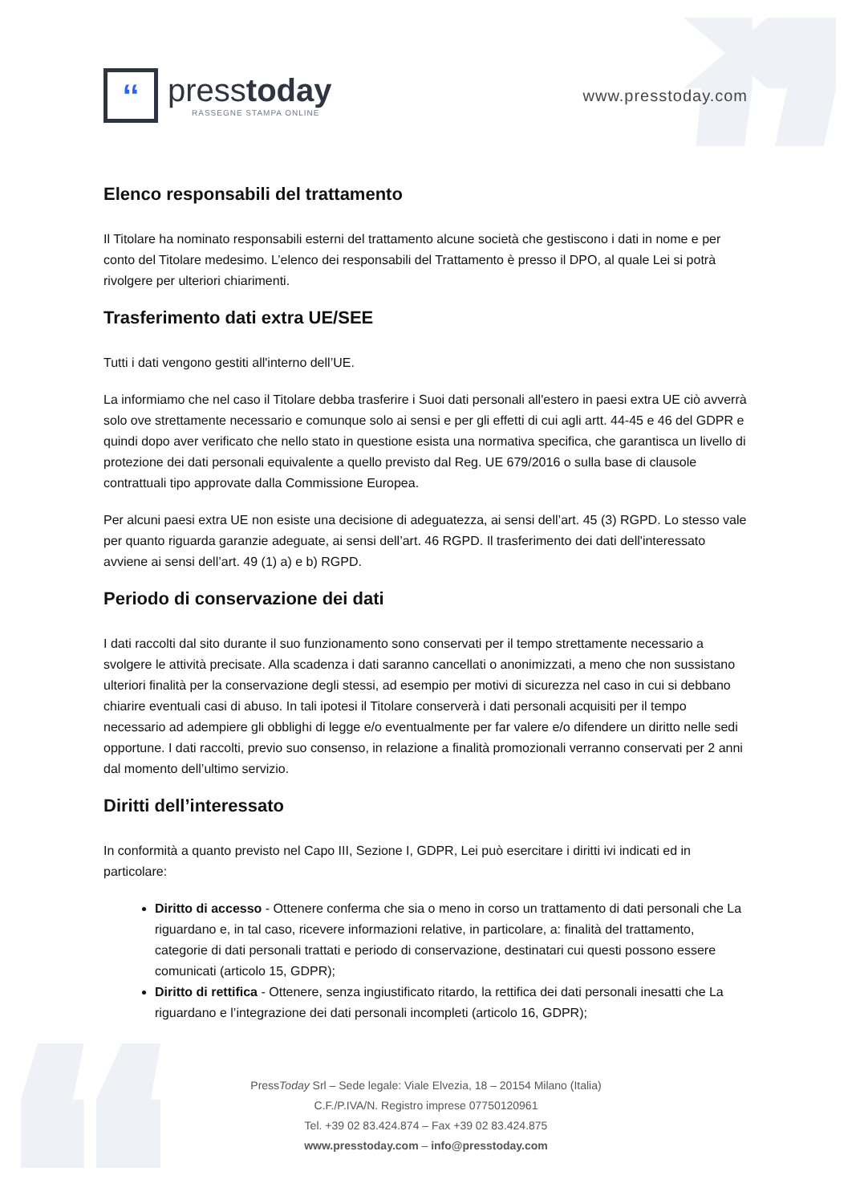‘‘
presstoday
RASSEGNE STAMPA ONLINE
www.presstoday.com
Elenco responsabili del trattamento
Il Titolare ha nominato responsabili esterni del trattamento alcune società che gestiscono i dati in nome e per conto del Titolare medesimo. L’elenco dei responsabili del Trattamento è presso il DPO, al quale Lei si potrà rivolgere per ulteriori chiarimenti.
Trasferimento dati extra UE/SEE
Tutti i dati vengono gestiti all'interno dell’UE.
La informiamo che nel caso il Titolare debba trasferire i Suoi dati personali all'estero in paesi extra UE ciò avverrà solo ove strettamente necessario e comunque solo ai sensi e per gli effetti di cui agli artt. 44-45 e 46 del GDPR e quindi dopo aver verificato che nello stato in questione esista una normativa specifica, che garantisca un livello di protezione dei dati personali equivalente a quello previsto dal Reg. UE 679/2016 o sulla base di clausole contrattuali tipo approvate dalla Commissione Europea.
Per alcuni paesi extra UE non esiste una decisione di adeguatezza, ai sensi dell’art. 45 (3) RGPD. Lo stesso vale per quanto riguarda garanzie adeguate, ai sensi dell’art. 46 RGPD. Il trasferimento dei dati dell'interessato avviene ai sensi dell’art. 49 (1) a) e b) RGPD.
Periodo di conservazione dei dati
I dati raccolti dal sito durante il suo funzionamento sono conservati per il tempo strettamente necessario a svolgere le attività precisate. Alla scadenza i dati saranno cancellati o anonimizzati, a meno che non sussistano ulteriori finalità per la conservazione degli stessi, ad esempio per motivi di sicurezza nel caso in cui si debbano chiarire eventuali casi di abuso. In tali ipotesi il Titolare conserverà i dati personali acquisiti per il tempo necessario ad adempiere gli obblighi di legge e/o eventualmente per far valere e/o difendere un diritto nelle sedi opportune. I dati raccolti, previo suo consenso, in relazione a finalità promozionali verranno conservati per 2 anni dal momento dell’ultimo servizio.
Diritti dell’interessato
In conformità a quanto previsto nel Capo III, Sezione I, GDPR, Lei può esercitare i diritti ivi indicati ed in particolare:
Diritto di accesso - Ottenere conferma che sia o meno in corso un trattamento di dati personali che La riguardano e, in tal caso, ricevere informazioni relative, in particolare, a: finalità del trattamento, categorie di dati personali trattati e periodo di conservazione, destinatari cui questi possono essere comunicati (articolo 15, GDPR);
Diritto di rettifica - Ottenere, senza ingiustificato ritardo, la rettifica dei dati personali inesatti che La riguardano e l’integrazione dei dati personali incompleti (articolo 16, GDPR);
PressToday Srl – Sede legale: Viale Elvezia, 18 – 20154 Milano (Italia)
C.F./P.IVA/N. Registro imprese 07750120961
Tel. +39 02 83.424.874 – Fax +39 02 83.424.875
www.presstoday.com – info@presstoday.com